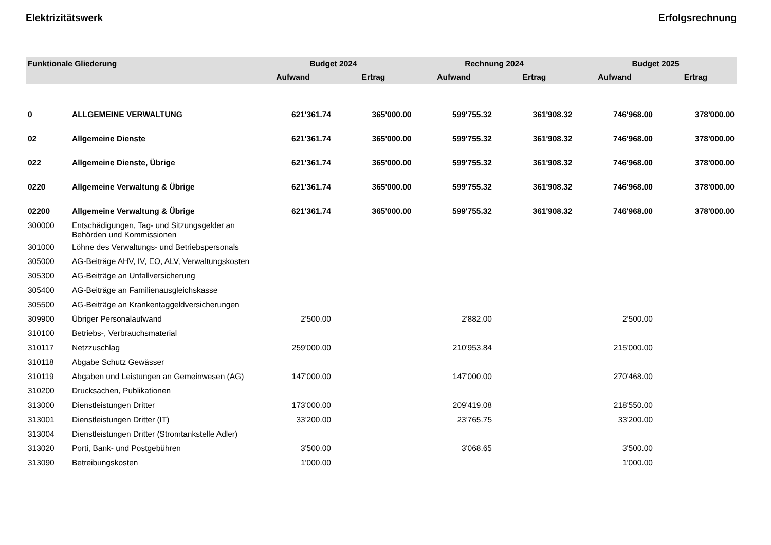Elektrizitätswerk Erfolgsrechnung
| Funktionale Gliederung | | Budget 2024 | | Rechnung 2024 | | Budget 2025 | |
| --- | --- | --- | --- | --- | --- | --- | --- |
| | | Aufwand | Ertrag | Aufwand | Ertrag | Aufwand | Ertrag |
| 0 | ALLGEMEINE VERWALTUNG | 621'361.74 | 365'000.00 | 599'755.32 | 361'908.32 | 746'968.00 | 378'000.00 |
| 02 | Allgemeine Dienste | 621'361.74 | 365'000.00 | 599'755.32 | 361'908.32 | 746'968.00 | 378'000.00 |
| 022 | Allgemeine Dienste, Übrige | 621'361.74 | 365'000.00 | 599'755.32 | 361'908.32 | 746'968.00 | 378'000.00 |
| 0220 | Allgemeine Verwaltung & Übrige | 621'361.74 | 365'000.00 | 599'755.32 | 361'908.32 | 746'968.00 | 378'000.00 |
| 02200 | Allgemeine Verwaltung & Übrige | 621'361.74 | 365'000.00 | 599'755.32 | 361'908.32 | 746'968.00 | 378'000.00 |
| 300000 | Entschädigungen, Tag- und Sitzungsgelder an Behörden und Kommissionen | | | | | | |
| 301000 | Löhne des Verwaltungs- und Betriebspersonals | | | | | | |
| 305000 | AG-Beiträge AHV, IV, EO, ALV, Verwaltungskosten | | | | | | |
| 305300 | AG-Beiträge an Unfallversicherung | | | | | | |
| 305400 | AG-Beiträge an Familienausgleichskasse | | | | | | |
| 305500 | AG-Beiträge an Krankentaggeldversicherungen | | | | | | |
| 309900 | Übriger Personalaufwand | 2'500.00 | | 2'882.00 | | 2'500.00 | |
| 310100 | Betriebs-, Verbrauchsmaterial | | | | | | |
| 310117 | Netzzuschlag | 259'000.00 | | 210'953.84 | | 215'000.00 | |
| 310118 | Abgabe Schutz Gewässer | | | | | | |
| 310119 | Abgaben und Leistungen an Gemeinwesen (AG) | 147'000.00 | | 147'000.00 | | 270'468.00 | |
| 310200 | Drucksachen, Publikationen | | | | | | |
| 313000 | Dienstleistungen Dritter | 173'000.00 | | 209'419.08 | | 218'550.00 | |
| 313001 | Dienstleistungen Dritter (IT) | 33'200.00 | | 23'765.75 | | 33'200.00 | |
| 313004 | Dienstleistungen Dritter (Stromtankstelle Adler) | | | | | | |
| 313020 | Porti, Bank- und Postgebühren | 3'500.00 | | 3'068.65 | | 3'500.00 | |
| 313090 | Betreibungskosten | 1'000.00 | | | | 1'000.00 | |